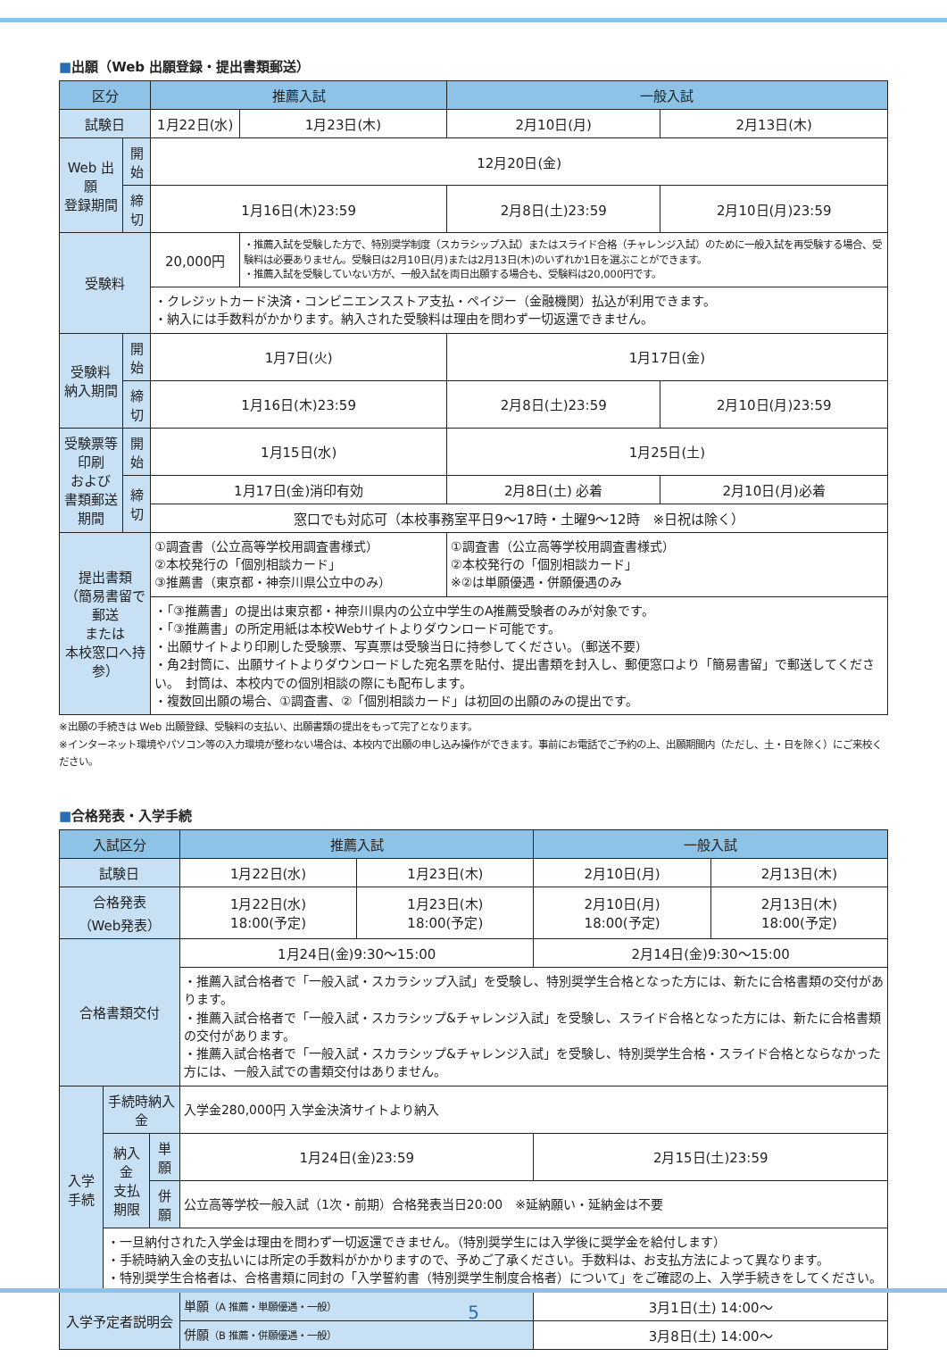■出願（Web 出願登録・提出書類郵送）
| 区分 | | 推薦入試 | | 一般入試 | |
| --- | --- | --- | --- | --- | --- |
| 試験日 | | 1月22日(水) | 1月23日(木) | 2月10日(月) | 2月13日(木) |
| Web 出願 登録期間 | 開始 | 12月20日(金) | | | |
| | 締切 | 1月16日(木)23:59 | | 2月8日(土)23:59 | 2月10日(月)23:59 |
| 受験料 | | 20,000円 | ・推薦入試を受験した方で、特別奨学制度（スカラシップ入試）またはスライド合格（チャレンジ入試）のために一般入試を再受験する場合、受験料は必要ありません。受験日は2月10日(月)または2月13日(木)のいずれか1日を選ぶことができます。 ・推薦入試を受験していない方が、一般入試を両日出願する場合も、受験料は20,000円です。 | | |
| | | ・クレジットカード決済・コンビニエンスストア支払・ペイジー（金融機関）払込が利用できます。 ・納入には手数料がかかります。納入された受験料は理由を問わず一切返還できません。 | | | |
| 受験料 納入期間 | 開始 | 1月7日(火) | | 1月17日(金) | |
| | 締切 | 1月16日(木)23:59 | | 2月8日(土)23:59 | 2月10日(月)23:59 |
| 受験票等印刷 および 書類郵送期間 | 開始 | 1月15日(水) | | 1月25日(土) | |
| | 締切 | 1月17日(金)消印有効 | | 2月8日(土) 必着 | 2月10日(月)必着 |
| | | 窓口でも対応可（本校事務室平日9〜17時・土曜9〜12時 ※日祝は除く） | | | |
| 提出書類 （簡易書留で郵送 または 本校窓口へ持参） | | ①調査書（公立高等学校用調査書様式） ②本校発行の「個別相談カード」 ③推薦書（東京都・神奈川県公立中のみ） | | ①調査書（公立高等学校用調査書様式） ②本校発行の「個別相談カード」 ※②は単願優遇・併願優遇のみ | |
| | | ・「③推薦書」の提出は東京都・神奈川県内の公立中学生のA推薦受験者のみが対象です。 ・「③推薦書」の所定用紙は本校Webサイトよりダウンロード可能です。 ・出願サイトより印刷した受験票、写真票は受験当日に持参してください。（郵送不要） ・角2封筒に、出願サイトよりダウンロードした宛名票を貼付、提出書類を封入し、郵便窓口より「簡易書留」で郵送してください。 封筒は、本校内での個別相談の際にも配布します。 ・複数回出願の場合、①調査書、②「個別相談カード」は初回の出願のみの提出です。 | | | |
※出願の手続きは Web 出願登録、受験料の支払い、出願書類の提出をもって完了となります。
※インターネット環境やパソコン等の入力環境が整わない場合は、本校内で出願の申し込み操作ができます。事前にお電話でご予約の上、出願期間内（ただし、土・日を除く）にご来校ください。
■合格発表・入学手続
| 入試区分 | | | 推薦入試 | | 一般入試 | |
| --- | --- | --- | --- | --- | --- | --- |
| 試験日 | | | 1月22日(水) | 1月23日(木) | 2月10日(月) | 2月13日(木) |
| 合格発表 （Web発表） | | | 1月22日(水) 18:00(予定) | 1月23日(木) 18:00(予定) | 2月10日(月) 18:00(予定) | 2月13日(木) 18:00(予定) |
| 合格書類交付 | | | 1月24日(金)9:30〜15:00 | | 2月14日(金)9:30〜15:00 | |
| | | | ・推薦入試合格者で「一般入試・スカラシップ入試」を受験し、特別奨学生合格となった方には、新たに合格書類の交付があります。 ・推薦入試合格者で「一般入試・スカラシップ&チャレンジ入試」を受験し、スライド合格となった方には、新たに合格書類の交付があります。 ・推薦入試合格者で「一般入試・スカラシップ&チャレンジ入試」を受験し、特別奨学生合格・スライド合格とならなかった方には、一般入試での書類交付はありません。 | | | |
| 入学手続 | 手続時納入金 | | 入学金280,000円 入学金決済サイトより納入 | | | |
| | 納入金 支払期限 | 単願 | 1月24日(金)23:59 | | 2月15日(土)23:59 | |
| | | 併願 | 公立高等学校一般入試（1次・前期）合格発表当日20:00 ※延納願い・延納金は不要 | | | |
| | ・一旦納付された入学金は理由を問わず一切返還できません。（特別奨学生には入学後に奨学金を給付します） ・手続時納入金の支払いには所定の手数料がかかりますので、予めご了承ください。手数料は、お支払方法によって異なります。 ・特別奨学生合格者は、合格書類に同封の「入学誓約書（特別奨学生制度合格者）について」をご確認の上、入学手続きをしてください。 | | | | | |
| 入学予定者説明会 | | | 単願 （A 推薦・単願優遇・一般） | | 3月1日(土) 14:00〜 | |
| | | | 併願 （B 推薦・併願優遇・一般） | | 3月8日(土) 14:00〜 | |
5